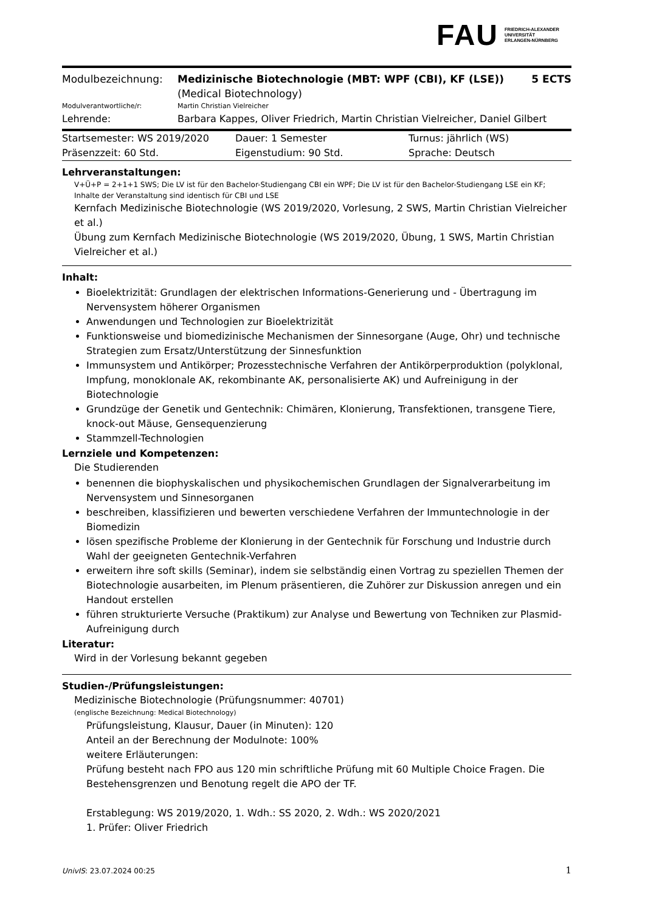FAU FRIEDRICH-ALEXANDER
UNIVERSITÄT
ERLANGEN-NÜRNBERG
| Modulbezeichnung: | Medizinische Biotechnologie (MBT: WPF (CBI), KF (LSE)) (Medical Biotechnology) | 5 ECTS |
| Modulverantwortliche/r: | Martin Christian Vielreicher | |
| Lehrende: | Barbara Kappes, Oliver Friedrich, Martin Christian Vielreicher, Daniel Gilbert | |
| Startsemester: WS 2019/2020 | Dauer: 1 Semester | Turnus: jährlich (WS) |
| Präsenzzeit: 60 Std. | Eigenstudium: 90 Std. | Sprache: Deutsch |
Lehrveranstaltungen:
V+Ü+P = 2+1+1 SWS; Die LV ist für den Bachelor-Studiengang CBI ein WPF; Die LV ist für den Bachelor-Studiengang LSE ein KF; Inhalte der Veranstaltung sind identisch für CBI und LSE
Kernfach Medizinische Biotechnologie (WS 2019/2020, Vorlesung, 2 SWS, Martin Christian Vielreicher et al.)
Übung zum Kernfach Medizinische Biotechnologie (WS 2019/2020, Übung, 1 SWS, Martin Christian Vielreicher et al.)
Inhalt:
Bioelektrizität: Grundlagen der elektrischen Informations-Generierung und - Übertragung im Nervensystem höherer Organismen
Anwendungen und Technologien zur Bioelektrizität
Funktionsweise und biomedizinische Mechanismen der Sinnesorgane (Auge, Ohr) und technische Strategien zum Ersatz/Unterstützung der Sinnesfunktion
Immunsystem und Antikörper; Prozesstechnische Verfahren der Antikörperproduktion (polyklonal, Impfung, monoklonale AK, rekombinante AK, personalisierte AK) und Aufreinigung in der Biotechnologie
Grundzüge der Genetik und Gentechnik: Chimären, Klonierung, Transfektionen, transgene Tiere, knock-out Mäuse, Gensequenzierung
Stammzell-Technologien
Lernziele und Kompetenzen:
Die Studierenden
benennen die biophyskalischen und physikochemischen Grundlagen der Signalverarbeitung im Nervensystem und Sinnesorganen
beschreiben, klassifizieren und bewerten verschiedene Verfahren der Immuntechnologie in der Biomedizin
lösen spezifische Probleme der Klonierung in der Gentechnik für Forschung und Industrie durch Wahl der geeigneten Gentechnik-Verfahren
erweitern ihre soft skills (Seminar), indem sie selbständig einen Vortrag zu speziellen Themen der Biotechnologie ausarbeiten, im Plenum präsentieren, die Zuhörer zur Diskussion anregen und ein Handout erstellen
führen strukturierte Versuche (Praktikum) zur Analyse und Bewertung von Techniken zur Plasmid-Aufreinigung durch
Literatur:
Wird in der Vorlesung bekannt gegeben
Studien-/Prüfungsleistungen:
Medizinische Biotechnologie (Prüfungsnummer: 40701)
(englische Bezeichnung: Medical Biotechnology)
Prüfungsleistung, Klausur, Dauer (in Minuten): 120
Anteil an der Berechnung der Modulnote: 100%
weitere Erläuterungen:
Prüfung besteht nach FPO aus 120 min schriftliche Prüfung mit 60 Multiple Choice Fragen. Die Bestehensgrenzen und Benotung regelt die APO der TF.
Erstablegung: WS 2019/2020, 1. Wdh.: SS 2020, 2. Wdh.: WS 2020/2021
1. Prüfer: Oliver Friedrich
UnivIS: 23.07.2024 00:25 1